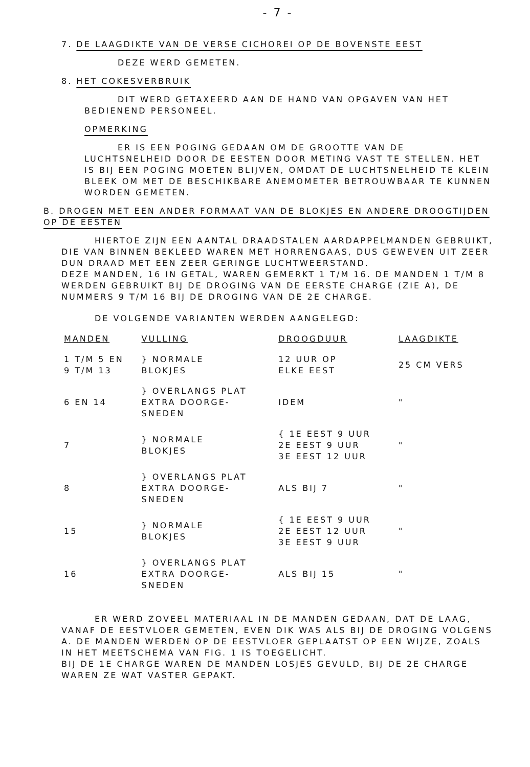- 7 -
7. DE LAAGDIKTE VAN DE VERSE CICHOREI OP DE BOVENSTE EEST
DEZE WERD GEMETEN.
8. HET COKESVERBRUIK
DIT WERD GETAXEERD AAN DE HAND VAN OPGAVEN VAN HET BEDIENEND PERSONEEL.
OPMERKING
ER IS EEN POGING GEDAAN OM DE GROOTTE VAN DE LUCHTSNELHEID DOOR DE EESTEN DOOR METING VAST TE STELLEN. HET IS BIJ EEN POGING MOETEN BLIJVEN, OMDAT DE LUCHTSNELHEID TE KLEIN BLEEK OM MET DE BESCHIKBARE ANEMOMETER BETROUWBAAR TE KUNNEN WORDEN GEMETEN.
B. DROGEN MET EEN ANDER FORMAAT VAN DE BLOKJES EN ANDERE DROOGTIJDEN OP DE EESTEN
HIERTOE ZIJN EEN AANTAL DRAADSTALEN AARDAPPELMANDEN GEBRUIKT, DIE VAN BINNEN BEKLEED WAREN MET HORRENGAAS, DUS GEWEVEN UIT ZEER DUN DRAAD MET EEN ZEER GERINGE LUCHTWEERSTAND.
DEZE MANDEN, 16 IN GETAL, WAREN GEMERKT 1 T/M 16. DE MANDEN 1 T/M 8 WERDEN GEBRUIKT BIJ DE DROGING VAN DE EERSTE CHARGE (ZIE A), DE NUMMERS 9 T/M 16 BIJ DE DROGING VAN DE 2E CHARGE.
DE VOLGENDE VARIANTEN WERDEN AANGELEGD:
| MANDEN | VULLING | DROOGDUUR | LAAGDIKTE |
| --- | --- | --- | --- |
| 1 T/M 5 EN 9 T/M 13 | } NORMALE BLOKJES | 12 UUR OP ELKE EEST | 25 CM VERS |
| 6 EN 14 | } OVERLANGS PLAT EXTRA DOORGE- SNEDEN | IDEM | " |
| 7 | } NORMALE BLOKJES | { 1E EEST 9 UUR 2E EEST 9 UUR 3E EEST 12 UUR | " |
| 8 | } OVERLANGS PLAT EXTRA DOORGE- SNEDEN | ALS BIJ 7 | " |
| 15 | } NORMALE BLOKJES | { 1E EEST 9 UUR 2E EEST 12 UUR 3E EEST 9 UUR | " |
| 16 | } OVERLANGS PLAT EXTRA DOORGE- SNEDEN | ALS BIJ 15 | " |
ER WERD ZOVEEL MATERIAAL IN DE MANDEN GEDAAN, DAT DE LAAG, VANAF DE EESTVLOER GEMETEN, EVEN DIK WAS ALS BIJ DE DROGING VOLGENS A. DE MANDEN WERDEN OP DE EESTVLOER GEPLAATST OP EEN WIJZE, ZOALS IN HET MEETSCHEMA VAN FIG. 1 IS TOEGELICHT.
BIJ DE 1E CHARGE WAREN DE MANDEN LOSJES GEVULD, BIJ DE 2E CHARGE WAREN ZE WAT VASTER GEPAKT.